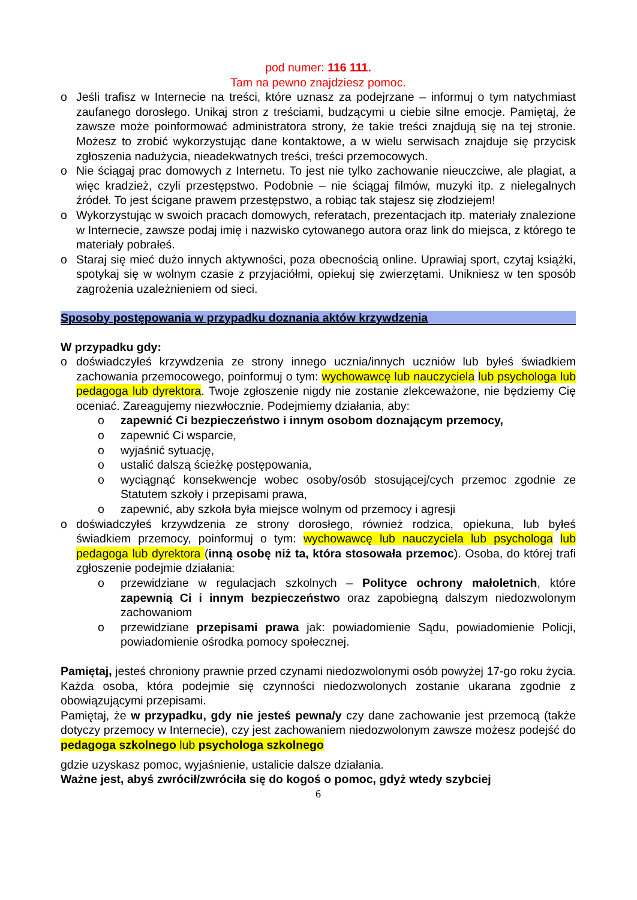pod numer: 116 111.
Tam na pewno znajdziesz pomoc.
o Jeśli trafisz w Internecie na treści, które uznasz za podejrzane – informuj o tym natychmiast zaufanego dorosłego. Unikaj stron z treściami, budzącymi u ciebie silne emocje. Pamiętaj, że zawsze może poinformować administratora strony, że takie treści znajdują się na tej stronie. Możesz to zrobić wykorzystując dane kontaktowe, a w wielu serwisach znajduje się przycisk zgłoszenia nadużycia, nieadekwatnych treści, treści przemocowych.
o Nie ściągaj prac domowych z Internetu. To jest nie tylko zachowanie nieuczciwe, ale plagiat, a więc kradzież, czyli przestępstwo. Podobnie – nie ściągaj filmów, muzyki itp. z nielegalnych źródeł. To jest ścigane prawem przestępstwo, a robiąc tak stajesz się złodziejem!
o Wykorzystując w swoich pracach domowych, referatach, prezentacjach itp. materiały znalezione w Internecie, zawsze podaj imię i nazwisko cytowanego autora oraz link do miejsca, z którego te materiały pobrałeś.
o Staraj się mieć dużo innych aktywności, poza obecnością online. Uprawiaj sport, czytaj książki, spotykaj się w wolnym czasie z przyjaciółmi, opiekuj się zwierzętami. Unikniesz w ten sposób zagrożenia uzależnieniem od sieci.
Sposoby postępowania w przypadku doznania aktów krzywdzenia
W przypadku gdy:
o doświadczyłeś krzywdzenia ze strony innego ucznia/innych uczniów lub byłeś świadkiem zachowania przemocowego, poinformuj o tym: wychowawcę lub nauczyciela lub psychologa lub pedagoga lub dyrektora. Twoje zgłoszenie nigdy nie zostanie zlekceważone, nie będziemy Cię oceniać. Zareagujemy niezwłocznie. Podejmiemy działania, aby:
o zapewnić Ci bezpieczeństwo i innym osobom doznającym przemocy,
o zapewnić Ci wsparcie,
o wyjaśnić sytuację,
o ustalić dalszą ścieżkę postępowania,
o wyciągnąć konsekwencje wobec osoby/osób stosującej/cych przemoc zgodnie ze Statutem szkoły i przepisami prawa,
o zapewnić, aby szkoła była miejsce wolnym od przemocy i agresji
o doświadczyłeś krzywdzenia ze strony dorosłego, również rodzica, opiekuna, lub byłeś świadkiem przemocy, poinformuj o tym: wychowawcę lub nauczyciela lub psychologa lub pedagoga lub dyrektora (inną osobę niż ta, która stosowała przemoc). Osoba, do której trafi zgłoszenie podejmie działania:
o przewidziane w regulacjach szkolnych – Polityce ochrony małoletnich, które zapewnią Ci i innym bezpieczeństwo oraz zapobiegną dalszym niedozwolonym zachowaniom
o przewidziane przepisami prawa jak: powiadomienie Sądu, powiadomienie Policji, powiadomienie ośrodka pomocy społecznej.
Pamiętaj, jesteś chroniony prawnie przed czynami niedozwolonymi osób powyżej 17-go roku życia. Każda osoba, która podejmie się czynności niedozwolonych zostanie ukarana zgodnie z obowiązującymi przepisami.
Pamiętaj, że w przypadku, gdy nie jesteś pewna/y czy dane zachowanie jest przemocą (także dotyczy przemocy w Internecie), czy jest zachowaniem niedozwolonym zawsze możesz podejść do pedagoga szkolnego lub psychologa szkolnego
gdzie uzyskasz pomoc, wyjaśnienie, ustalicie dalsze działania.
Ważne jest, abyś zwrócił/zwróciła się do kogoś o pomoc, gdyż wtedy szybciej
6